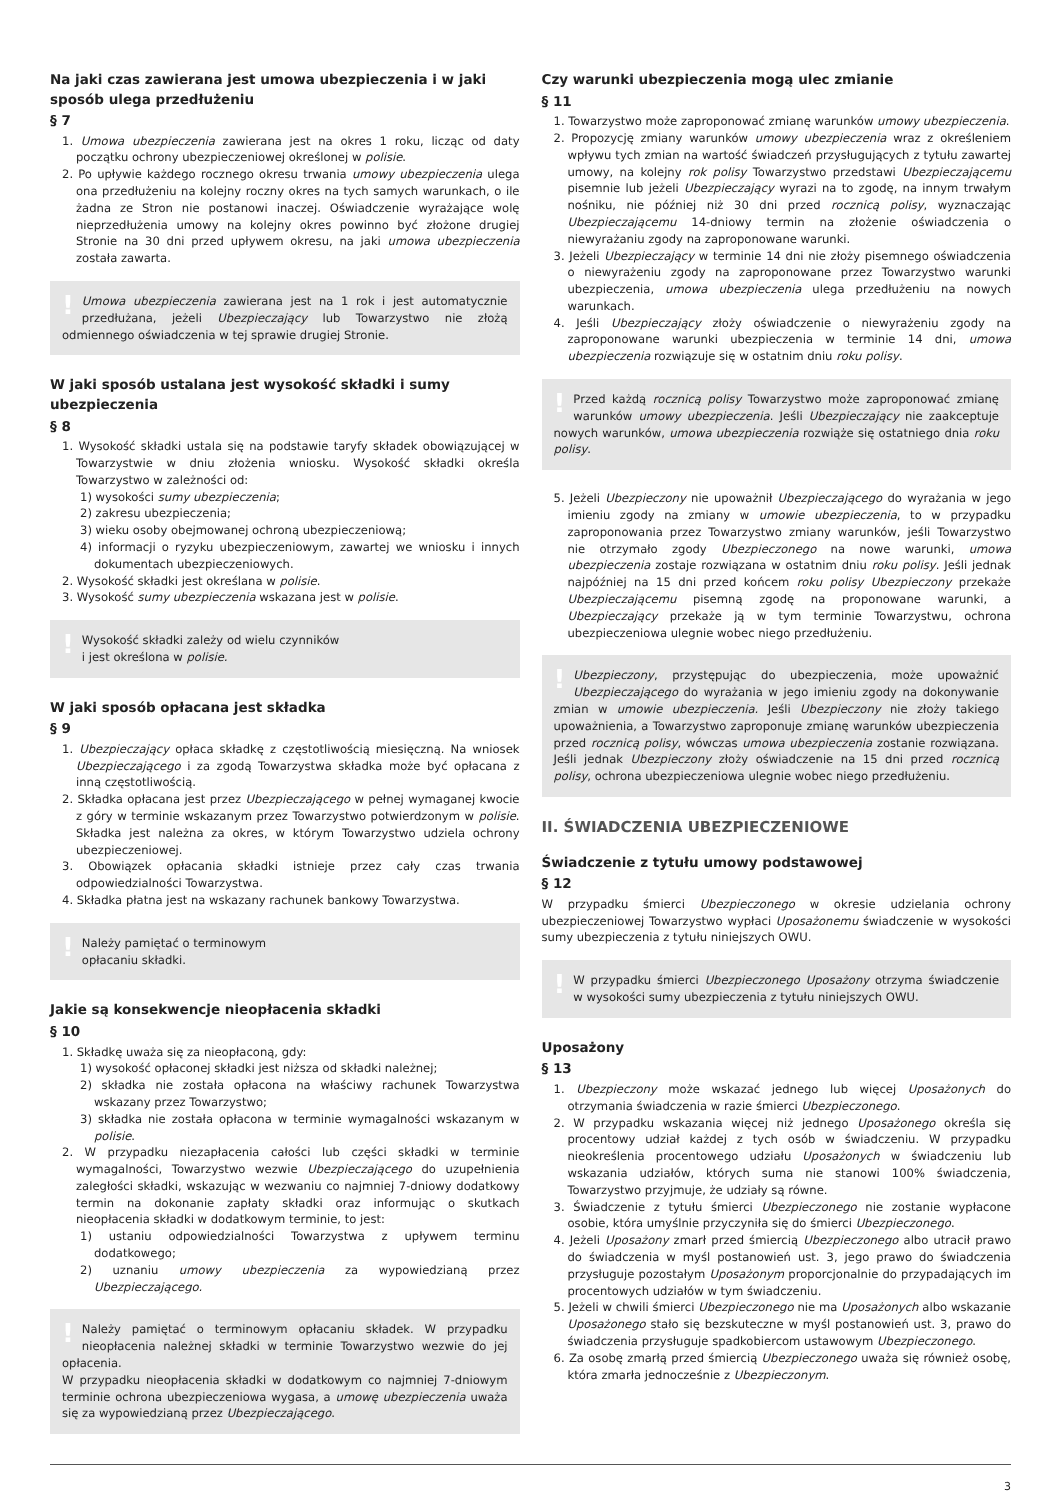Na jaki czas zawierana jest umowa ubezpieczenia i w jaki sposób ulega przedłużeniu
§ 7
1. Umowa ubezpieczenia zawierana jest na okres 1 roku, licząc od daty początku ochrony ubezpieczeniowej określonej w polisie.
2. Po upływie każdego rocznego okresu trwania umowy ubezpieczenia ulega ona przedłużeniu na kolejny roczny okres na tych samych warunkach, o ile żadna ze Stron nie postanowi inaczej. Oświadczenie wyrażające wolę nieprzedłużenia umowy na kolejny okres powinno być złożone drugiej Stronie na 30 dni przed upływem okresu, na jaki umowa ubezpieczenia została zawarta.
! Umowa ubezpieczenia zawierana jest na 1 rok i jest automatycznie przedłużana, jeżeli Ubezpieczający lub Towarzystwo nie złożą odmiennego oświadczenia w tej sprawie drugiej Stronie.
W jaki sposób ustalana jest wysokość składki i sumy ubezpieczenia
§ 8
1. Wysokość składki ustala się na podstawie taryfy składek obowiązującej w Towarzystwie w dniu złożenia wniosku. Wysokość składki określa Towarzystwo w zależności od:
1) wysokości sumy ubezpieczenia;
2) zakresu ubezpieczenia;
3) wieku osoby obejmowanej ochroną ubezpieczeniową;
4) informacji o ryzyku ubezpieczeniowym, zawartej we wniosku i innych dokumentach ubezpieczeniowych.
2. Wysokość składki jest określana w polisie.
3. Wysokość sumy ubezpieczenia wskazana jest w polisie.
! Wysokość składki zależy od wielu czynników
i jest określona w polisie.
W jaki sposób opłacana jest składka
§ 9
1. Ubezpieczający opłaca składkę z częstotliwością miesięczną. Na wniosek Ubezpieczającego i za zgodą Towarzystwa składka może być opłacana z inną częstotliwością.
2. Składka opłacana jest przez Ubezpieczającego w pełnej wymaganej kwocie z góry w terminie wskazanym przez Towarzystwo potwierdzonym w polisie. Składka jest należna za okres, w którym Towarzystwo udziela ochrony ubezpieczeniowej.
3. Obowiązek opłacania składki istnieje przez cały czas trwania odpowiedzialności Towarzystwa.
4. Składka płatna jest na wskazany rachunek bankowy Towarzystwa.
! Należy pamiętać o terminowym
opłacaniu składki.
Jakie są konsekwencje nieopłacenia składki
§ 10
1. Składkę uważa się za nieopłaconą, gdy:
1) wysokość opłaconej składki jest niższa od składki należnej;
2) składka nie została opłacona na właściwy rachunek Towarzystwa wskazany przez Towarzystwo;
3) składka nie została opłacona w terminie wymagalności wskazanym w polisie.
2. W przypadku niezapłacenia całości lub części składki w terminie wymagalności, Towarzystwo wezwie Ubezpieczającego do uzupełnienia zaległości składki, wskazując w wezwaniu co najmniej 7-dniowy dodatkowy termin na dokonanie zapłaty składki oraz informując o skutkach nieopłacenia składki w dodatkowym terminie, to jest:
1) ustaniu odpowiedzialności Towarzystwa z upływem terminu dodatkowego;
2) uznaniu umowy ubezpieczenia za wypowiedzianą przez Ubezpieczającego.
! Należy pamiętać o terminowym opłacaniu składek. W przypadku nieopłacenia należnej składki w terminie Towarzystwo wezwie do jej opłacenia.
W przypadku nieopłacenia składki w dodatkowym co najmniej 7-dniowym terminie ochrona ubezpieczeniowa wygasa, a umowę ubezpieczenia uważa się za wypowiedzianą przez Ubezpieczającego.
Czy warunki ubezpieczenia mogą ulec zmianie
§ 11
1. Towarzystwo może zaproponować zmianę warunków umowy ubezpieczenia.
2. Propozycję zmiany warunków umowy ubezpieczenia wraz z określeniem wpływu tych zmian na wartość świadczeń przysługujących z tytułu zawartej umowy, na kolejny rok polisy Towarzystwo przedstawi Ubezpieczającemu pisemnie lub jeżeli Ubezpieczający wyrazi na to zgodę, na innym trwałym nośniku, nie później niż 30 dni przed rocznicą polisy, wyznaczając Ubezpieczającemu 14-dniowy termin na złożenie oświadczenia o niewyrażaniu zgody na zaproponowane warunki.
3. Jeżeli Ubezpieczający w terminie 14 dni nie złoży pisemnego oświadczenia o niewyrażeniu zgody na zaproponowane przez Towarzystwo warunki ubezpieczenia, umowa ubezpieczenia ulega przedłużeniu na nowych warunkach.
4. Jeśli Ubezpieczający złoży oświadczenie o niewyrażeniu zgody na zaproponowane warunki ubezpieczenia w terminie 14 dni, umowa ubezpieczenia rozwiązuje się w ostatnim dniu roku polisy.
! Przed każdą rocznicą polisy Towarzystwo może zaproponować zmianę warunków umowy ubezpieczenia. Jeśli Ubezpieczający nie zaakceptuje nowych warunków, umowa ubezpieczenia rozwiąże się ostatniego dnia roku polisy.
5. Jeżeli Ubezpieczony nie upoważnił Ubezpieczającego do wyrażania w jego imieniu zgody na zmiany w umowie ubezpieczenia, to w przypadku zaproponowania przez Towarzystwo zmiany warunków, jeśli Towarzystwo nie otrzymało zgody Ubezpieczonego na nowe warunki, umowa ubezpieczenia zostaje rozwiązana w ostatnim dniu roku polisy. Jeśli jednak najpóźniej na 15 dni przed końcem roku polisy Ubezpieczony przekaże Ubezpieczającemu pisemną zgodę na proponowane warunki, a Ubezpieczający przekaże ją w tym terminie Towarzystwu, ochrona ubezpieczeniowa ulegnie wobec niego przedłużeniu.
! Ubezpieczony, przystępując do ubezpieczenia, może upoważnić Ubezpieczającego do wyrażania w jego imieniu zgody na dokonywanie zmian w umowie ubezpieczenia. Jeśli Ubezpieczony nie złoży takiego upoważnienia, a Towarzystwo zaproponuje zmianę warunków ubezpieczenia przed rocznicą polisy, wówczas umowa ubezpieczenia zostanie rozwiązana. Jeśli jednak Ubezpieczony złoży oświadczenie na 15 dni przed rocznicą polisy, ochrona ubezpieczeniowa ulegnie wobec niego przedłużeniu.
II. ŚWIADCZENIA UBEZPIECZENIOWE
Świadczenie z tytułu umowy podstawowej
§ 12
W przypadku śmierci Ubezpieczonego w okresie udzielania ochrony ubezpieczeniowej Towarzystwo wypłaci Uposażonemu świadczenie w wysokości sumy ubezpieczenia z tytułu niniejszych OWU.
! W przypadku śmierci Ubezpieczonego Uposażony otrzyma świadczenie w wysokości sumy ubezpieczenia z tytułu niniejszych OWU.
Uposażony
§ 13
1. Ubezpieczony może wskazać jednego lub więcej Uposażonych do otrzymania świadczenia w razie śmierci Ubezpieczonego.
2. W przypadku wskazania więcej niż jednego Uposażonego określa się procentowy udział każdej z tych osób w świadczeniu. W przypadku nieokreślenia procentowego udziału Uposażonych w świadczeniu lub wskazania udziałów, których suma nie stanowi 100% świadczenia, Towarzystwo przyjmuje, że udziały są równe.
3. Świadczenie z tytułu śmierci Ubezpieczonego nie zostanie wypłacone osobie, która umyślnie przyczyniła się do śmierci Ubezpieczonego.
4. Jeżeli Uposażony zmarł przed śmiercią Ubezpieczonego albo utracił prawo do świadczenia w myśl postanowień ust. 3, jego prawo do świadczenia przysługuje pozostałym Uposażonym proporcjonalnie do przypadających im procentowych udziałów w tym świadczeniu.
5. Jeżeli w chwili śmierci Ubezpieczonego nie ma Uposażonych albo wskazanie Uposażonego stało się bezskuteczne w myśl postanowień ust. 3, prawo do świadczenia przysługuje spadkobiercom ustawowym Ubezpieczonego.
6. Za osobę zmarłą przed śmiercią Ubezpieczonego uważa się również osobę, która zmarła jednocześnie z Ubezpieczonym.
3